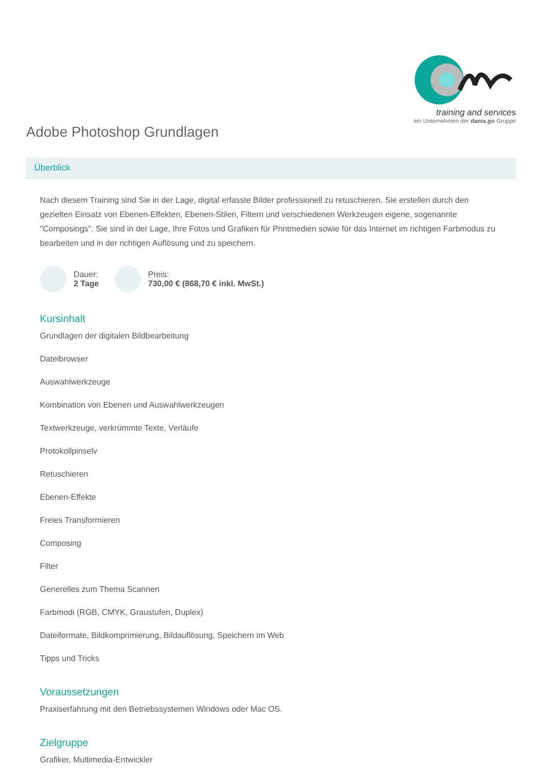training and services
ein Unternehmen der dama.go Gruppe
Adobe Photoshop Grundlagen
Überblick
Nach diesem Training sind Sie in der Lage, digital erfasste Bilder professionell zu retuschieren. Sie erstellen durch den gezielten Einsatz von Ebenen-Effekten, Ebenen-Stilen, Filtern und verschiedenen Werkzeugen eigene, sogenannte "Composings". Sie sind in der Lage, Ihre Fotos und Grafiken für Printmedien sowie für das Internet im richtigen Farbmodus zu bearbeiten und in der richtigen Auflösung und zu speichern.
Dauer:
2 Tage
Preis:
730,00 € (868,70 € inkl. MwSt.)
Kursinhalt
Grundlagen der digitalen Bildbearbeitung
Dateibrowser
Auswahlwerkzeuge
Kombination von Ebenen und Auswahlwerkzeugen
Textwerkzeuge, verkrümmte Texte, Verläufe
Protokollpinselv
Retuschieren
Ebenen-Effekte
Freies Transformieren
Composing
Filter
Generelles zum Thema Scannen
Farbmodi (RGB, CMYK, Graustufen, Duplex)
Dateiformate, Bildkomprimierung, Bildauflösung, Speichern im Web
Tipps und Tricks
Voraussetzungen
Praxiserfahrung mit den Betriebssystemen Windows oder Mac OS.
Zielgruppe
Grafiker, Multimedia-Entwickler